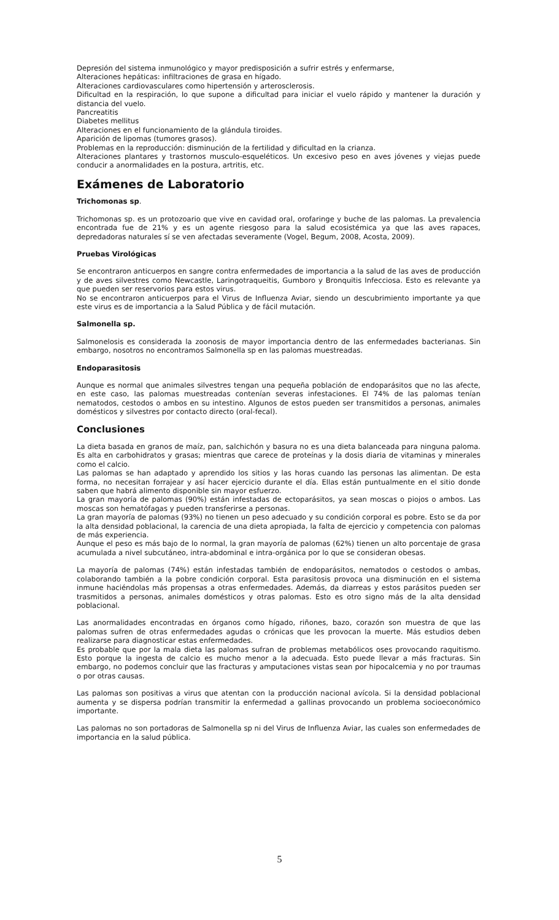Depresión del sistema inmunológico y mayor predisposición a sufrir estrés y enfermarse,
Alteraciones hepáticas: infiltraciones de grasa en hígado.
Alteraciones cardiovasculares como hipertensión y arterosclerosis.
Dificultad en la respiración, lo que supone a dificultad para iniciar el vuelo rápido y mantener la duración y distancia del vuelo.
Pancreatitis
Diabetes mellitus
Alteraciones en el funcionamiento de la glándula tiroides.
Aparición de lipomas (tumores grasos).
Problemas en la reproducción: disminución de la fertilidad y dificultad en la crianza.
Alteraciones plantares y trastornos musculo-esqueléticos. Un excesivo peso en aves jóvenes y viejas puede conducir a anormalidades en la postura, artritis, etc.
Exámenes de Laboratorio
Trichomonas sp.
Trichomonas sp. es un protozoario que vive en cavidad oral, orofaringe y buche de las palomas. La prevalencia encontrada fue de 21% y es un agente riesgoso para la salud ecosistémica ya que las aves rapaces, depredadoras naturales sí se ven afectadas severamente (Vogel, Begum, 2008, Acosta, 2009).
Pruebas Virológicas
Se encontraron anticuerpos en sangre contra enfermedades de importancia a la salud de las aves de producción y de aves silvestres como Newcastle, Laringotraqueitis, Gumboro y Bronquitis Infecciosa. Esto es relevante ya que pueden ser reservorios para estos virus.
No se encontraron anticuerpos para el Virus de Influenza Aviar, siendo un descubrimiento importante ya que este virus es de importancia a la Salud Pública y de fácil mutación.
Salmonella sp.
Salmonelosis es considerada la zoonosis de mayor importancia dentro de las enfermedades bacterianas. Sin embargo, nosotros no encontramos Salmonella sp en las palomas muestreadas.
Endoparasitosis
Aunque es normal que animales silvestres tengan una pequeña población de endoparásitos que no las afecte, en este caso, las palomas muestreadas contenían severas infestaciones. El 74% de las palomas tenían nematodos, cestodos o ambos en su intestino. Algunos de estos pueden ser transmitidos a personas, animales domésticos y silvestres por contacto directo (oral-fecal).
Conclusiones
La dieta basada en granos de maíz, pan, salchichón y basura no es una dieta balanceada para ninguna paloma. Es alta en carbohidratos y grasas; mientras que carece de proteínas y la dosis diaria de vitaminas y minerales como el calcio.
Las palomas se han adaptado y aprendido los sitios y las horas cuando las personas las alimentan. De esta forma, no necesitan forrajear y así hacer ejercicio durante el día. Ellas están puntualmente en el sitio donde saben que habrá alimento disponible sin mayor esfuerzo.
La gran mayoría de palomas (90%) están infestadas de ectoparásitos, ya sean moscas o piojos o ambos. Las moscas son hematófagas y pueden transferirse a personas.
La gran mayoría de palomas (93%) no tienen un peso adecuado y su condición corporal es pobre. Esto se da por la alta densidad poblacional, la carencia de una dieta apropiada, la falta de ejercicio y competencia con palomas de más experiencia.
Aunque el peso es más bajo de lo normal, la gran mayoría de palomas (62%) tienen un alto porcentaje de grasa acumulada a nivel subcutáneo, intra-abdominal e intra-orgánica por lo que se consideran obesas.
La mayoría de palomas (74%) están infestadas también de endoparásitos, nematodos o cestodos o ambas, colaborando también a la pobre condición corporal. Esta parasitosis provoca una disminución en el sistema inmune haciéndolas más propensas a otras enfermedades. Además, da diarreas y estos parásitos pueden ser trasmitidos a personas, animales domésticos y otras palomas. Esto es otro signo más de la alta densidad poblacional.
Las anormalidades encontradas en órganos como hígado, riñones, bazo, corazón son muestra de que las palomas sufren de otras enfermedades agudas o crónicas que les provocan la muerte. Más estudios deben realizarse para diagnosticar estas enfermedades.
Es probable que por la mala dieta las palomas sufran de problemas metabólicos oses provocando raquitismo. Esto porque la ingesta de calcio es mucho menor a la adecuada. Esto puede llevar a más fracturas. Sin embargo, no podemos concluir que las fracturas y amputaciones vistas sean por hipocalcemia y no por traumas o por otras causas.
Las palomas son positivas a virus que atentan con la producción nacional avícola. Si la densidad poblacional aumenta y se dispersa podrían transmitir la enfermedad a gallinas provocando un problema socioeconómico importante.
Las palomas no son portadoras de Salmonella sp ni del Virus de Influenza Aviar, las cuales son enfermedades de importancia en la salud pública.
5